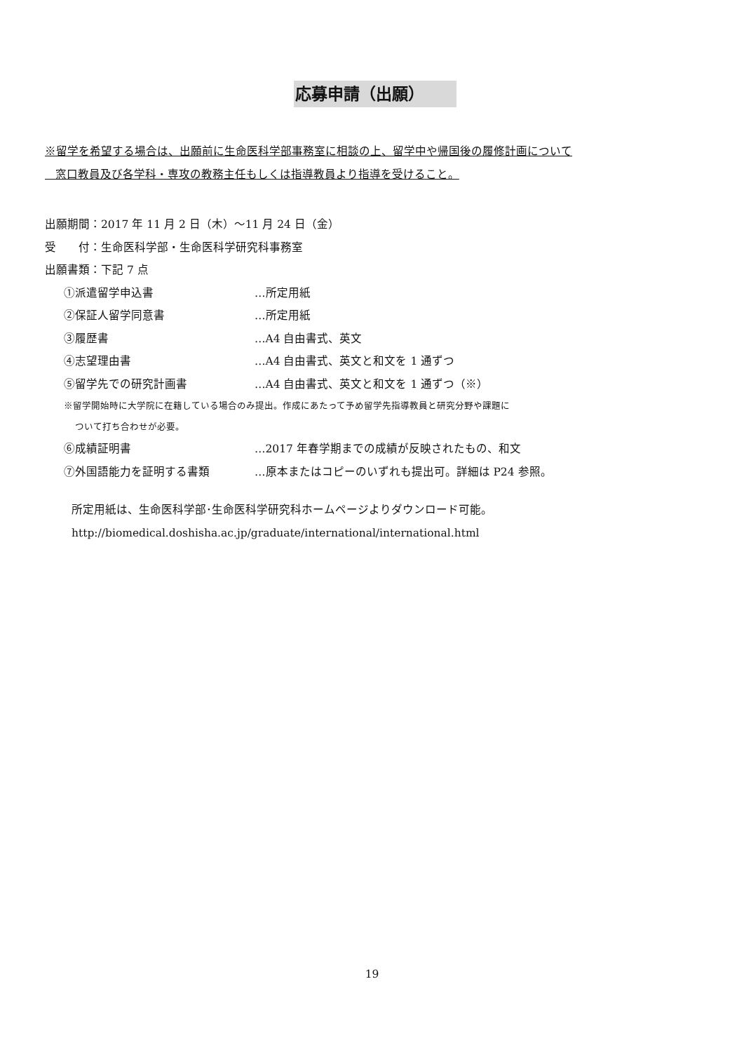応募申請（出願）
※留学を希望する場合は、出願前に生命医科学部事務室に相談の上、留学中や帰国後の履修計画について
窓口教員及び各学科・専攻の教務主任もしくは指導教員より指導を受けること。
出願期間：2017 年 11 月 2 日（木）～11 月 24 日（金）
受　　付：生命医科学部・生命医科学研究科事務室
出願書類：下記 7 点
①派遣留学申込書 …所定用紙
②保証人留学同意書 …所定用紙
③履歴書 …A4 自由書式、英文
④志望理由書 …A4 自由書式、英文と和文を 1 通ずつ
⑤留学先での研究計画書 …A4 自由書式、英文と和文を 1 通ずつ（※）
※留学開始時に大学院に在籍している場合のみ提出。作成にあたって予め留学先指導教員と研究分野や課題に
ついて打ち合わせが必要。
⑥成績証明書 …2017 年春学期までの成績が反映されたもの、和文
⑦外国語能力を証明する書類 …原本またはコピーのいずれも提出可。詳細は P24 参照。
所定用紙は、生命医科学部･生命医科学研究科ホームページよりダウンロード可能。
http://biomedical.doshisha.ac.jp/graduate/international/international.html
19